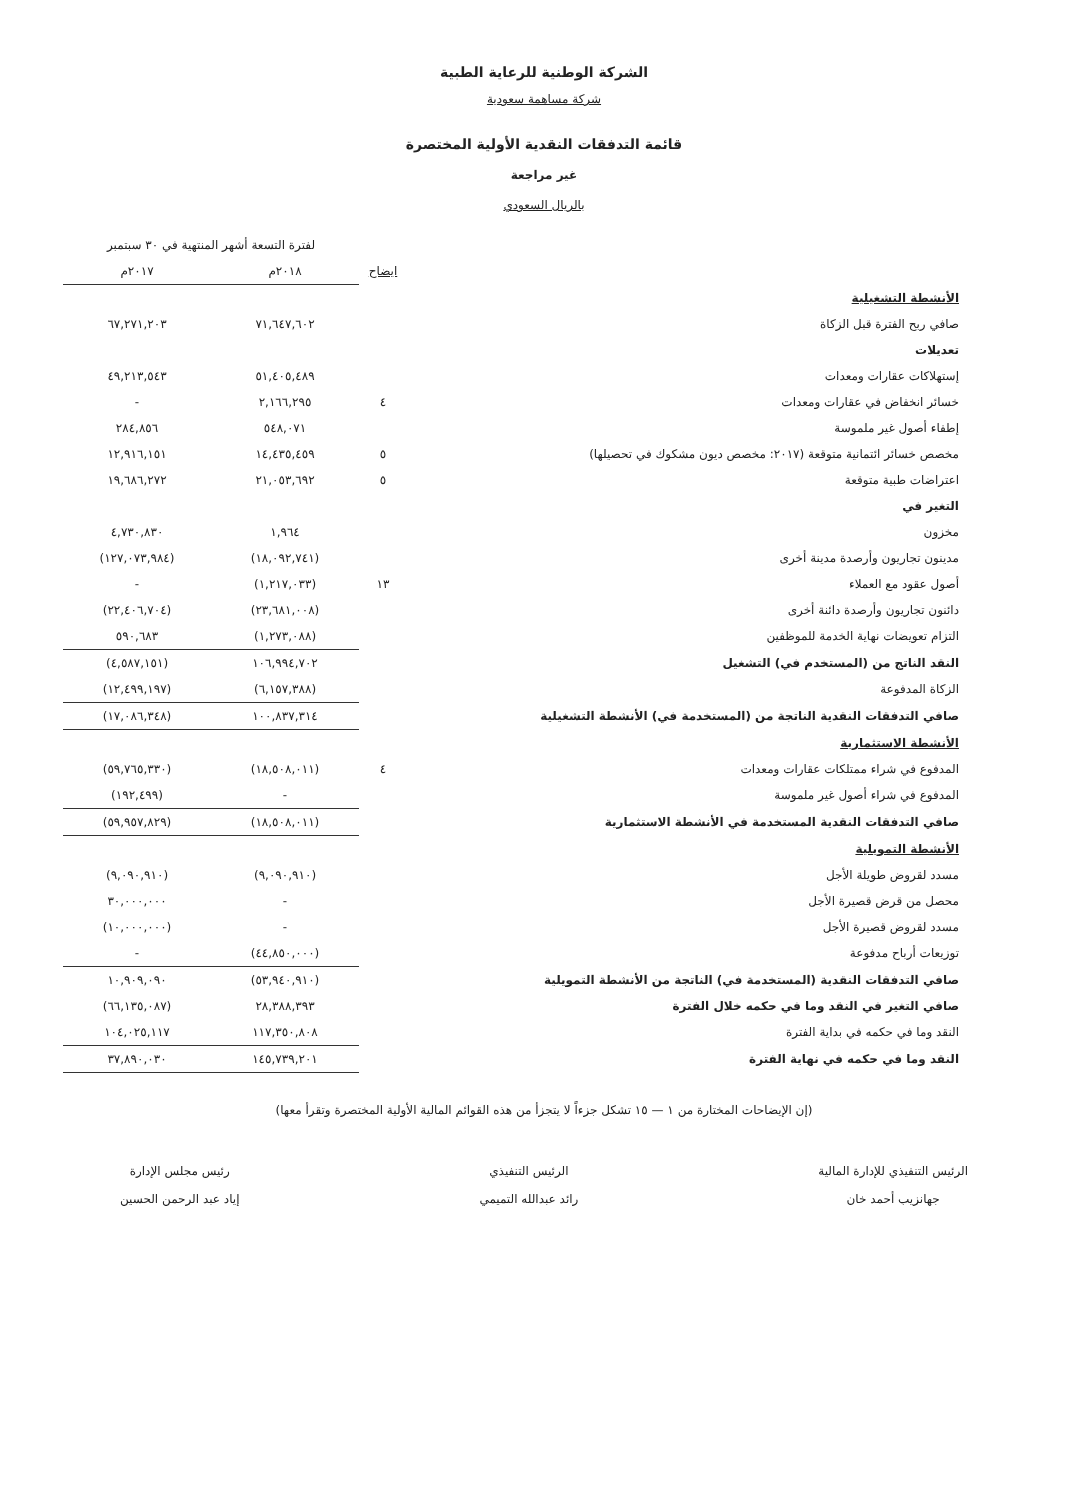الشركة الوطنية للرعاية الطبية
شركة مساهمة سعودية
قائمة التدفقات النقدية الأولية المختصرة
غير مراجعة
بالريال السعودي
| | | لفترة التسعة أشهر المنتهية في ٣٠ سبتمبر | |
| | ايضاح | ٢٠١٨م | ٢٠١٧م |
| الأنشطة التشغيلية | | | |
| صافي ربح الفترة قبل الزكاة | | ٧١,٦٤٧,٦٠٢ | ٦٧,٢٧١,٢٠٣ |
| تعديلات | | | |
| إستهلاكات عقارات ومعدات | | ٥١,٤٠٥,٤٨٩ | ٤٩,٢١٣,٥٤٣ |
| خسائر انخفاض في عقارات ومعدات | ٤ | ٢,١٦٦,٢٩٥ | - |
| إطفاء أصول غير ملموسة | | ٥٤٨,٠٧١ | ٢٨٤,٨٥٦ |
| مخصص خسائر ائتمانية متوقعة (٢٠١٧: مخصص ديون مشكوك في تحصيلها) | ٥ | ١٤,٤٣٥,٤٥٩ | ١٢,٩١٦,١٥١ |
| اعتراضات طبية متوقعة | ٥ | ٢١,٠٥٣,٦٩٢ | ١٩,٦٨٦,٢٧٢ |
| التغير في | | | |
| مخزون | | ١,٩٦٤ | ٤,٧٣٠,٨٣٠ |
| مدينون تجاريون وأرصدة مدينة أخرى | | (١٨,٠٩٢,٧٤١) | (١٢٧,٠٧٣,٩٨٤) |
| أصول عقود مع العملاء | ١٣ | (١,٢١٧,٠٣٣) | - |
| دائنون تجاريون وأرصدة دائنة أخرى | | (٢٣,٦٨١,٠٠٨) | (٢٢,٤٠٦,٧٠٤) |
| التزام تعويضات نهاية الخدمة للموظفين | | (١,٢٧٣,٠٨٨) | ٥٩٠,٦٨٣ |
| النقد الناتج من (المستخدم في) التشغيل | | ١٠٦,٩٩٤,٧٠٢ | (٤,٥٨٧,١٥١) |
| الزكاة المدفوعة | | (٦,١٥٧,٣٨٨) | (١٢,٤٩٩,١٩٧) |
| صافي التدفقات النقدية الناتجة من (المستخدمة في) الأنشطة التشغيلية | | ١٠٠,٨٣٧,٣١٤ | (١٧,٠٨٦,٣٤٨) |
| الأنشطة الاستثمارية | | | |
| المدفوع في شراء ممتلكات عقارات ومعدات | ٤ | (١٨,٥٠٨,٠١١) | (٥٩,٧٦٥,٣٣٠) |
| المدفوع في شراء أصول غير ملموسة | | - | (١٩٢,٤٩٩) |
| صافي التدفقات النقدية المستخدمة في الأنشطة الاستثمارية | | (١٨,٥٠٨,٠١١) | (٥٩,٩٥٧,٨٢٩) |
| الأنشطة التمويلية | | | |
| مسدد لقروض طويلة الأجل | | (٩,٠٩٠,٩١٠) | (٩,٠٩٠,٩١٠) |
| محصل من قرض قصيرة الأجل | | - | ٣٠,٠٠٠,٠٠٠ |
| مسدد لقروض قصيرة الأجل | | - | (١٠,٠٠٠,٠٠٠) |
| توزيعات أرباح مدفوعة | | (٤٤,٨٥٠,٠٠٠) | - |
| صافي التدفقات النقدية (المستخدمة في) الناتجة من الأنشطة التمويلية | | (٥٣,٩٤٠,٩١٠) | ١٠,٩٠٩,٠٩٠ |
| صافي التغير في النقد وما في حكمه خلال الفترة | | ٢٨,٣٨٨,٣٩٣ | (٦٦,١٣٥,٠٨٧) |
| النقد وما في حكمه في بداية الفترة | | ١١٧,٣٥٠,٨٠٨ | ١٠٤,٠٢٥,١١٧ |
| النقد وما في حكمه في نهاية الفترة | | ١٤٥,٧٣٩,٢٠١ | ٣٧,٨٩٠,٠٣٠ |
(إن الإيضاحات المختارة من ١ — ١٥ تشكل جزءاً لا يتجزأ من هذه القوائم المالية الأولية المختصرة وتقرأ معها)
الرئيس التنفيذي للإدارة المالية
جهانزيب أحمد خان
الرئيس التنفيذي
رائد عبدالله التميمي
رئيس مجلس الإدارة
إياد عبد الرحمن الحسين